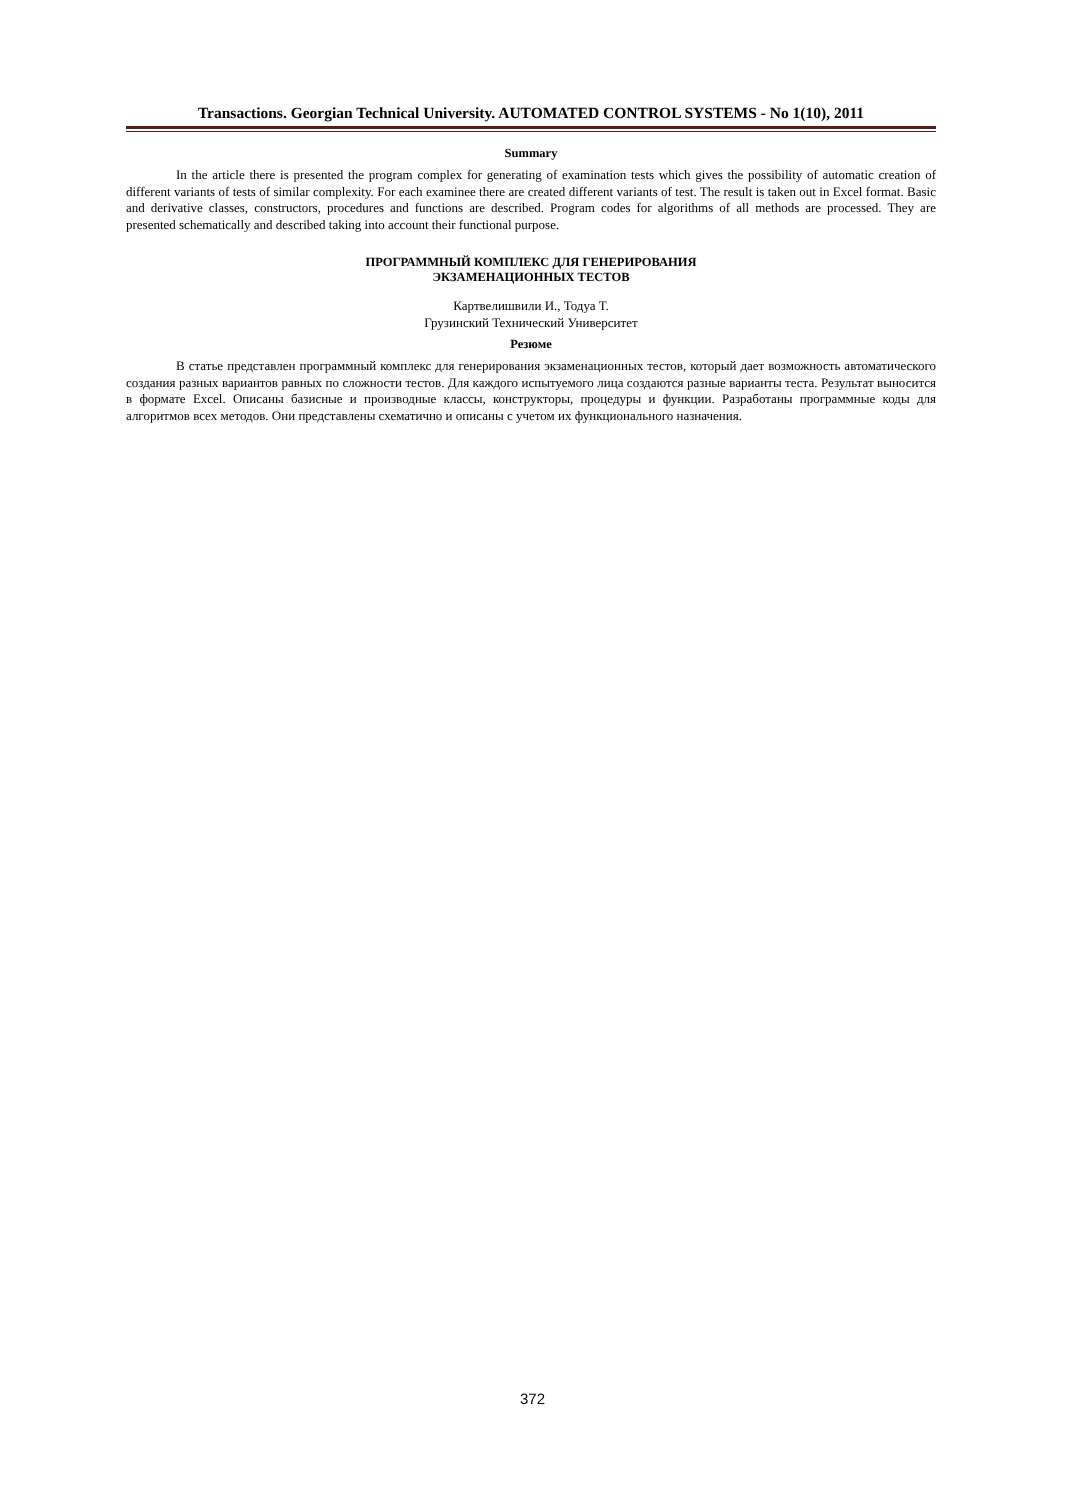Transactions. Georgian Technical University. AUTOMATED CONTROL SYSTEMS - No 1(10), 2011
Summary
In the article there is presented the program complex for generating of examination tests which gives the possibility of automatic creation of different variants of tests of similar complexity. For each examinee there are created different variants of test. The result is taken out in Excel format. Basic and derivative classes, constructors, procedures and functions are described. Program codes for algorithms of all methods are processed. They are presented schematically and described taking into account their functional purpose.
ПРОГРАММНЫЙ КОМПЛЕКС ДЛЯ ГЕНЕРИРОВАНИЯ
ЭКЗАМЕНАЦИОННЫХ ТЕСТОВ
Картвелишвили И., Тодуа Т.
Грузинский Технический Университет
Резюме
В статье представлен программный комплекс для генерирования экзаменационных тестов, который дает возможность автоматического создания разных вариантов равных по сложности тестов. Для каждого испытуемого лица создаются разные варианты теста. Результат выносится в формате Excel. Описаны базисные и производные классы, конструкторы, процедуры и функции. Разработаны программные коды для алгоритмов всех методов. Они представлены схематично и описаны с учетом их функционального назначения.
372